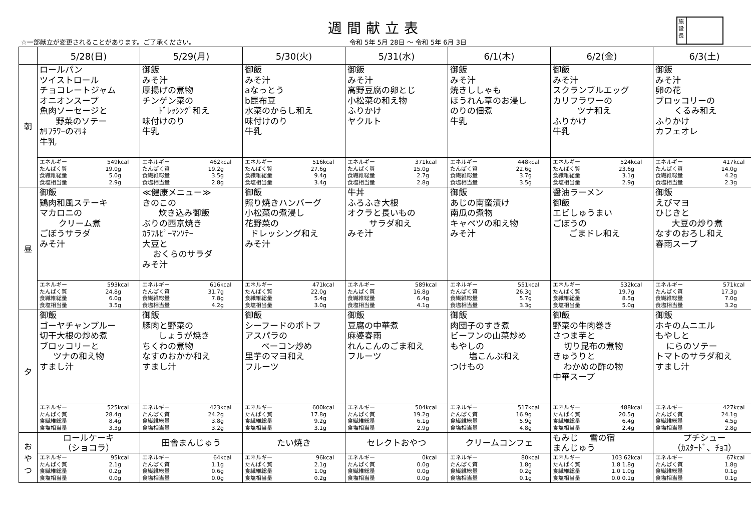週間献立表
☆一部献立が変更されることがあります。ご了承ください。 令和 5年 5月 28日 ～ 令和 5年 6月 3日
施設長
| | 5/28(日) | 5/29(月) | 5/30(火) | 5/31(水) | 6/1(木) | 6/2(金) | 6/3(土) |
| --- | --- | --- | --- | --- | --- | --- | --- |
| 朝 | ロールパン ツイストロール チョコレートジャム オニオンスープ 魚肉ソーセージと 野菜のソテー ｶﾘﾌﾗﾜｰのﾏﾘﾈ 牛乳 エネルギー 549 kcal たんぱく質 19.0 g 食繊維総量 5.0 g 食塩相当量 2.9 g | 御飯 みそ汁 厚揚げの煮物 チンゲン菜の ﾄﾞﾚｯｼﾝｸﾞ和え 味付けのり 牛乳 エネルギー 462 kcal たんぱく質 19.2 g 食繊維総量 3.5 g 食塩相当量 2.8 g | 御飯 みそ汁 aなっとう b昆布豆 水菜のからし和え 味付けのり 牛乳 エネルギー 516 kcal たんぱく質 27.6 g 食繊維総量 9.4 g 食塩相当量 3.4 g | 御飯 みそ汁 高野豆腐の卵とじ 小松菜の和え物 ふりかけ ヤクルト エネルギー 371 kcal たんぱく質 15.0 g 食繊維総量 2.7 g 食塩相当量 2.8 g | 御飯 みそ汁 焼きししゃも ほうれん草のお浸し のりの佃煮 牛乳 エネルギー 448 kcal たんぱく質 22.6 g 食繊維総量 3.7 g 食塩相当量 3.5 g | 御飯 みそ汁 スクランブルエッグ カリフラワーの ツナ和え ふりかけ 牛乳 エネルギー 524 kcal たんぱく質 23.6 g 食繊維総量 3.1 g 食塩相当量 2.9 g | 御飯 みそ汁 卵の花 ブロッコリーの くるみ和え ふりかけ カフェオレ エネルギー 417 kcal たんぱく質 14.0 g 食繊維総量 4.2 g 食塩相当量 2.3 g |
| 昼 | 御飯 鶏肉和風ステーキ マカロニの クリーム煮 ごぼうサラダ みそ汁 エネルギー 593 kcal たんぱく質 24.8 g 食繊維総量 6.0 g 食塩相当量 3.5 g | ≪健康メニュー≫ きのこの 炊き込み御飯 ぶりの西京焼き ｶﾗﾌﾙﾋﾟｰﾏﾝｿﾃｰ 大豆と おくらのサラダ みそ汁 エネルギー 616 kcal たんぱく質 31.7 g 食繊維総量 7.8 g 食塩相当量 4.2 g | 御飯 照り焼きハンバーグ 小松菜の煮浸し 花野菜の ドレッシング和え みそ汁 エネルギー 471 kcal たんぱく質 22.0 g 食繊維総量 5.4 g 食塩相当量 3.0 g | 牛丼 ふろふき大根 オクラと長いもの サラダ和え みそ汁 エネルギー 589 kcal たんぱく質 16.8 g 食繊維総量 6.4 g 食塩相当量 4.1 g | 御飯 あじの南蛮漬け 南瓜の煮物 キャベツの和え物 みそ汁 エネルギー 551 kcal たんぱく質 26.3 g 食繊維総量 5.7 g 食塩相当量 3.3 g | 醤油ラーメン 御飯 エビしゅうまい ごぼうの ごまドレ和え エネルギー 532 kcal たんぱく質 19.7 g 食繊維総量 8.5 g 食塩相当量 5.0 g | 御飯 えびマヨ ひじきと 大豆の炒り煮 なすのおろし和え 春雨スープ エネルギー 571 kcal たんぱく質 17.3 g 食繊維総量 7.0 g 食塩相当量 3.2 g |
| 夕 | 御飯 ゴーヤチャンプルー 切干大根の炒め煮 ブロッコリーと ツナの和え物 すまし汁 エネルギー 525 kcal たんぱく質 28.4 g 食繊維総量 8.4 g 食塩相当量 3.3 g | 御飯 豚肉と野菜の しょうが焼き ちくわの煮物 なすのおかか和え すまし汁 エネルギー 423 kcal たんぱく質 24.2 g 食繊維総量 3.8 g 食塩相当量 3.2 g | 御飯 シーフードのポトフ アスパラの ベーコン炒め 里芋のマヨ和え フルーツ エネルギー 600 kcal たんぱく質 17.8 g 食繊維総量 9.2 g 食塩相当量 3.1 g | 御飯 豆腐の中華煮 麻婆春雨 れんこんのごま和え フルーツ エネルギー 504 kcal たんぱく質 19.2 g 食繊維総量 6.1 g 食塩相当量 2.9 g | 御飯 肉団子のすき煮 ビーフンの山菜炒め もやしの 塩こんぶ和え つけもの エネルギー 517 kcal たんぱく質 16.9 g 食繊維総量 5.9 g 食塩相当量 4.8 g | 御飯 野菜の牛肉巻き さつま芋と 切り昆布の煮物 きゅうりと わかめの酢の物 中華スープ エネルギー 488 kcal たんぱく質 20.5 g 食繊維総量 6.4 g 食塩相当量 2.4 g | 御飯 ホキのムニエル もやしと にらのソテー トマトのサラダ和え すまし汁 エネルギー 427 kcal たんぱく質 24.1 g 食繊維総量 4.5 g 食塩相当量 2.8 g |
| お や つ | ロールケーキ （ショコラ） エネルギー 95 kcal たんぱく質 2.1 g 食繊維総量 0.2 g 食塩相当量 0.0 g | 田舎まんじゅう エネルギー 64 kcal たんぱく質 1.1 g 食繊維総量 0.6 g 食塩相当量 0.0 g | たい焼き エネルギー 96 kcal たんぱく質 2.1 g 食繊維総量 1.0 g 食塩相当量 0.2 g | セレクトおやつ エネルギー 0 kcal たんぱく質 0.0 g 食繊維総量 0.0 g 食塩相当量 0.0 g | クリームコンフェ エネルギー 80 kcal たんぱく質 1.8 g 食繊維総量 0.2 g 食塩相当量 0.1 g | もみじ 雪の宿 まんじゅう エネルギー 103 62 kcal たんぱく質 1.8 1.8 g 食繊維総量 1.0 1.0 g 食塩相当量 0.0 0.1 g | プチシュー （ｶｽﾀｰﾄﾞ、ﾁｮｺ） エネルギー 67 kcal たんぱく質 1.8 g 食繊維総量 0.1 g 食塩相当量 0.1 g |